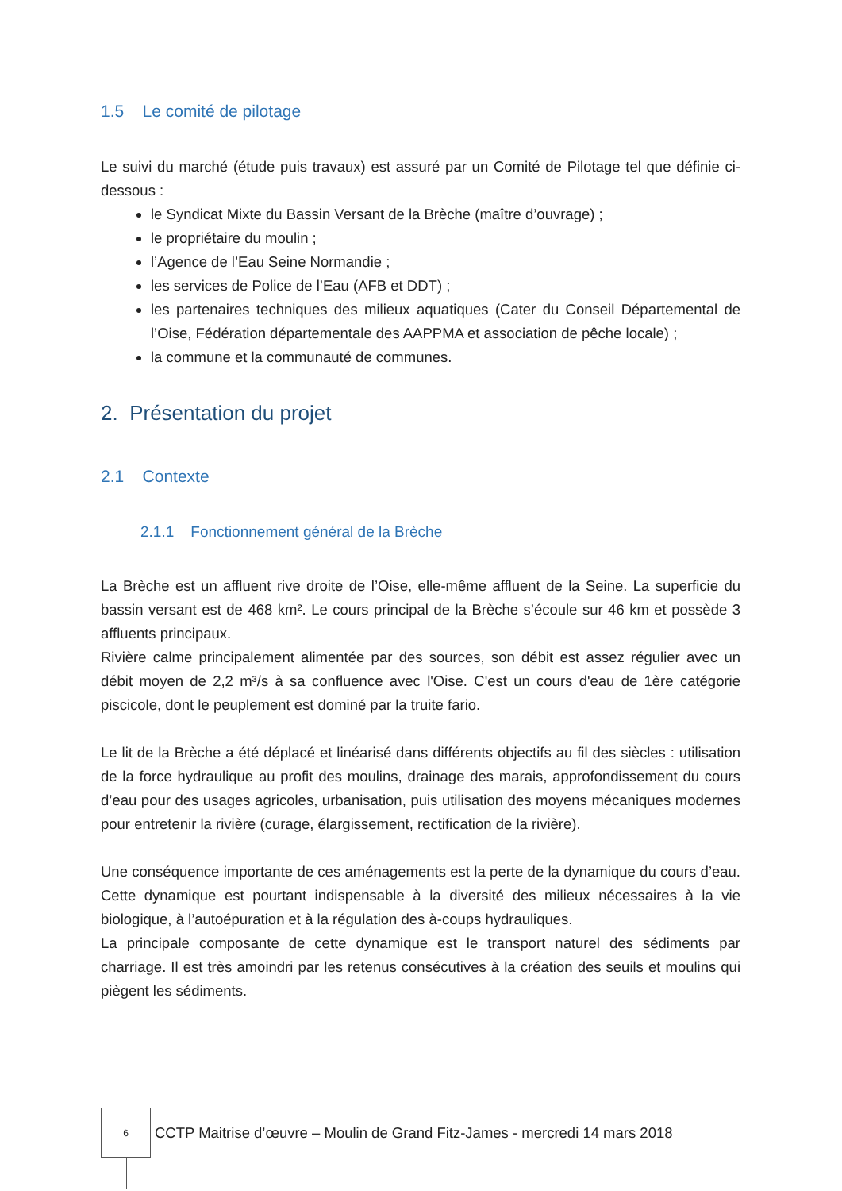1.5 Le comité de pilotage
Le suivi du marché (étude puis travaux) est assuré par un Comité de Pilotage tel que définie ci-dessous :
le Syndicat Mixte du Bassin Versant de la Brèche (maître d’ouvrage) ;
le propriétaire du moulin ;
l’Agence de l’Eau Seine Normandie ;
les services de Police de l’Eau (AFB et DDT) ;
les partenaires techniques des milieux aquatiques (Cater du Conseil Départemental de l’Oise, Fédération départementale des AAPPMA et association de pêche locale) ;
la commune et la communauté de communes.
2. Présentation du projet
2.1 Contexte
2.1.1 Fonctionnement général de la Brèche
La Brèche est un affluent rive droite de l’Oise, elle-même affluent de la Seine. La superficie du bassin versant est de 468 km². Le cours principal de la Brèche s’écoule sur 46 km et possède 3 affluents principaux.
Rivière calme principalement alimentée par des sources, son débit est assez régulier avec un débit moyen de 2,2 m³/s à sa confluence avec l'Oise. C'est un cours d'eau de 1ère catégorie piscicole, dont le peuplement est dominé par la truite fario.
Le lit de la Brèche a été déplacé et linéarisé dans différents objectifs au fil des siècles : utilisation de la force hydraulique au profit des moulins, drainage des marais, approfondissement du cours d’eau pour des usages agricoles, urbanisation, puis utilisation des moyens mécaniques modernes pour entretenir la rivière (curage, élargissement, rectification de la rivière).
Une conséquence importante de ces aménagements est la perte de la dynamique du cours d’eau. Cette dynamique est pourtant indispensable à la diversité des milieux nécessaires à la vie biologique, à l’autoépuration et à la régulation des à-coups hydrauliques.
La principale composante de cette dynamique est le transport naturel des sédiments par charriage. Il est très amoindri par les retenus consécutives à la création des seuils et moulins qui piègent les sédiments.
6
CCTP Maitrise d’œuvre – Moulin de Grand Fitz-James - mercredi 14 mars 2018